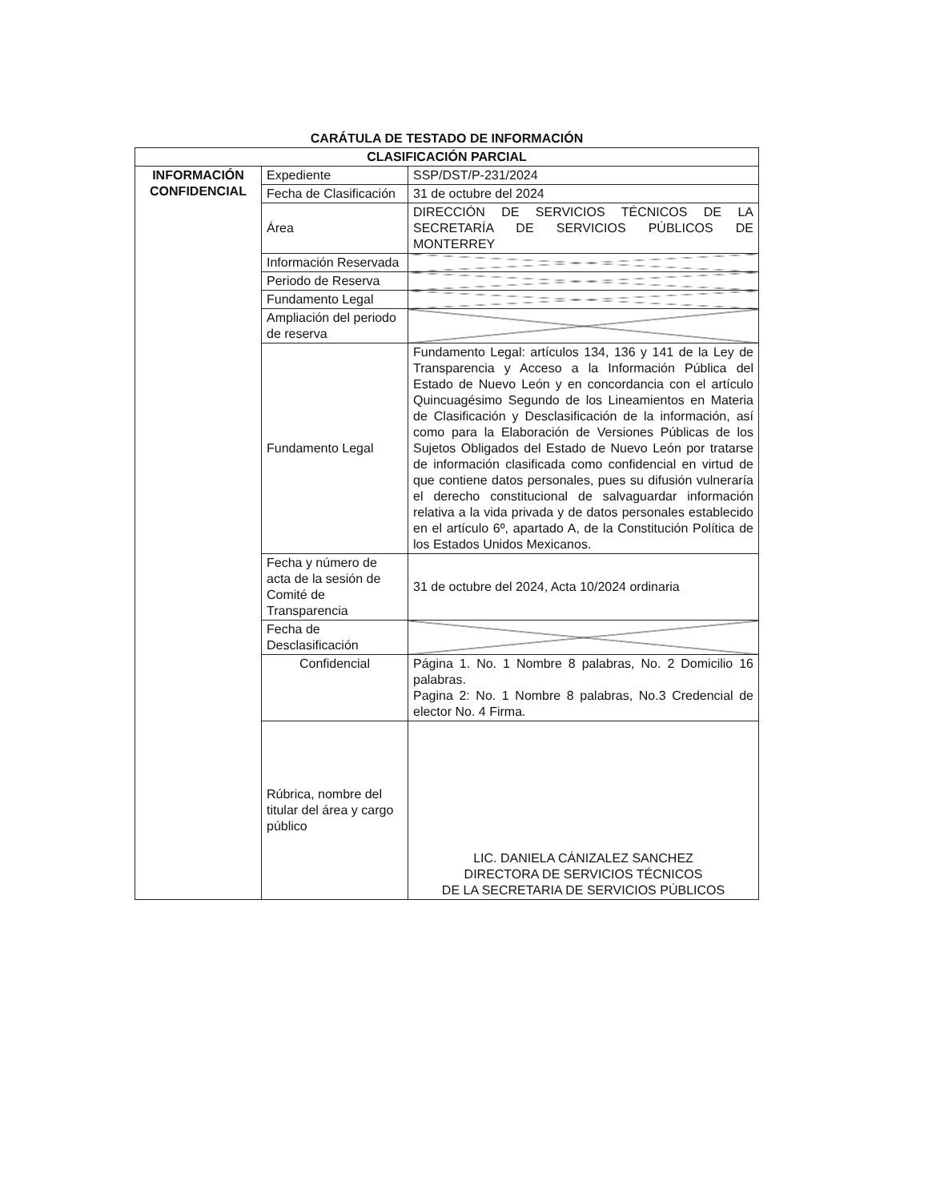CARÁTULA DE TESTADO DE INFORMACIÓN
| CLASIFICACIÓN PARCIAL | | |
| --- | --- | --- |
| INFORMACIÓN CONFIDENCIAL | Expediente | SSP/DST/P-231/2024 |
| | Fecha de Clasificación | 31 de octubre del 2024 |
| | Área | DIRECCIÓN DE SERVICIOS TÉCNICOS DE LA SECRETARÍA DE SERVICIOS PÚBLICOS DE MONTERREY |
| | Información Reservada | |
| | Periodo de Reserva | |
| | Fundamento Legal | |
| | Ampliación del periodo de reserva | |
| | Fundamento Legal | Fundamento Legal: artículos 134, 136 y 141 de la Ley de Transparencia y Acceso a la Información Pública del Estado de Nuevo León y en concordancia con el artículo Quincuagésimo Segundo de los Lineamientos en Materia de Clasificación y Desclasificación de la información, así como para la Elaboración de Versiones Públicas de los Sujetos Obligados del Estado de Nuevo León por tratarse de información clasificada como confidencial en virtud de que contiene datos personales, pues su difusión vulneraría el derecho constitucional de salvaguardar información relativa a la vida privada y de datos personales establecido en el artículo 6º, apartado A, de la Constitución Política de los Estados Unidos Mexicanos. |
| | Fecha y número de acta de la sesión de Comité de Transparencia | 31 de octubre del 2024, Acta 10/2024 ordinaria |
| | Fecha de Desclasificación | |
| | Confidencial | Página 1. No. 1 Nombre 8 palabras, No. 2 Domicilio 16 palabras. Pagina 2: No. 1 Nombre 8 palabras, No.3 Credencial de elector No. 4 Firma. |
| | Rúbrica, nombre del titular del área y cargo público | LIC. DANIELA CÁNIZALEZ SANCHEZ DIRECTORA DE SERVICIOS TÉCNICOS DE LA SECRETARIA DE SERVICIOS PÚBLICOS |